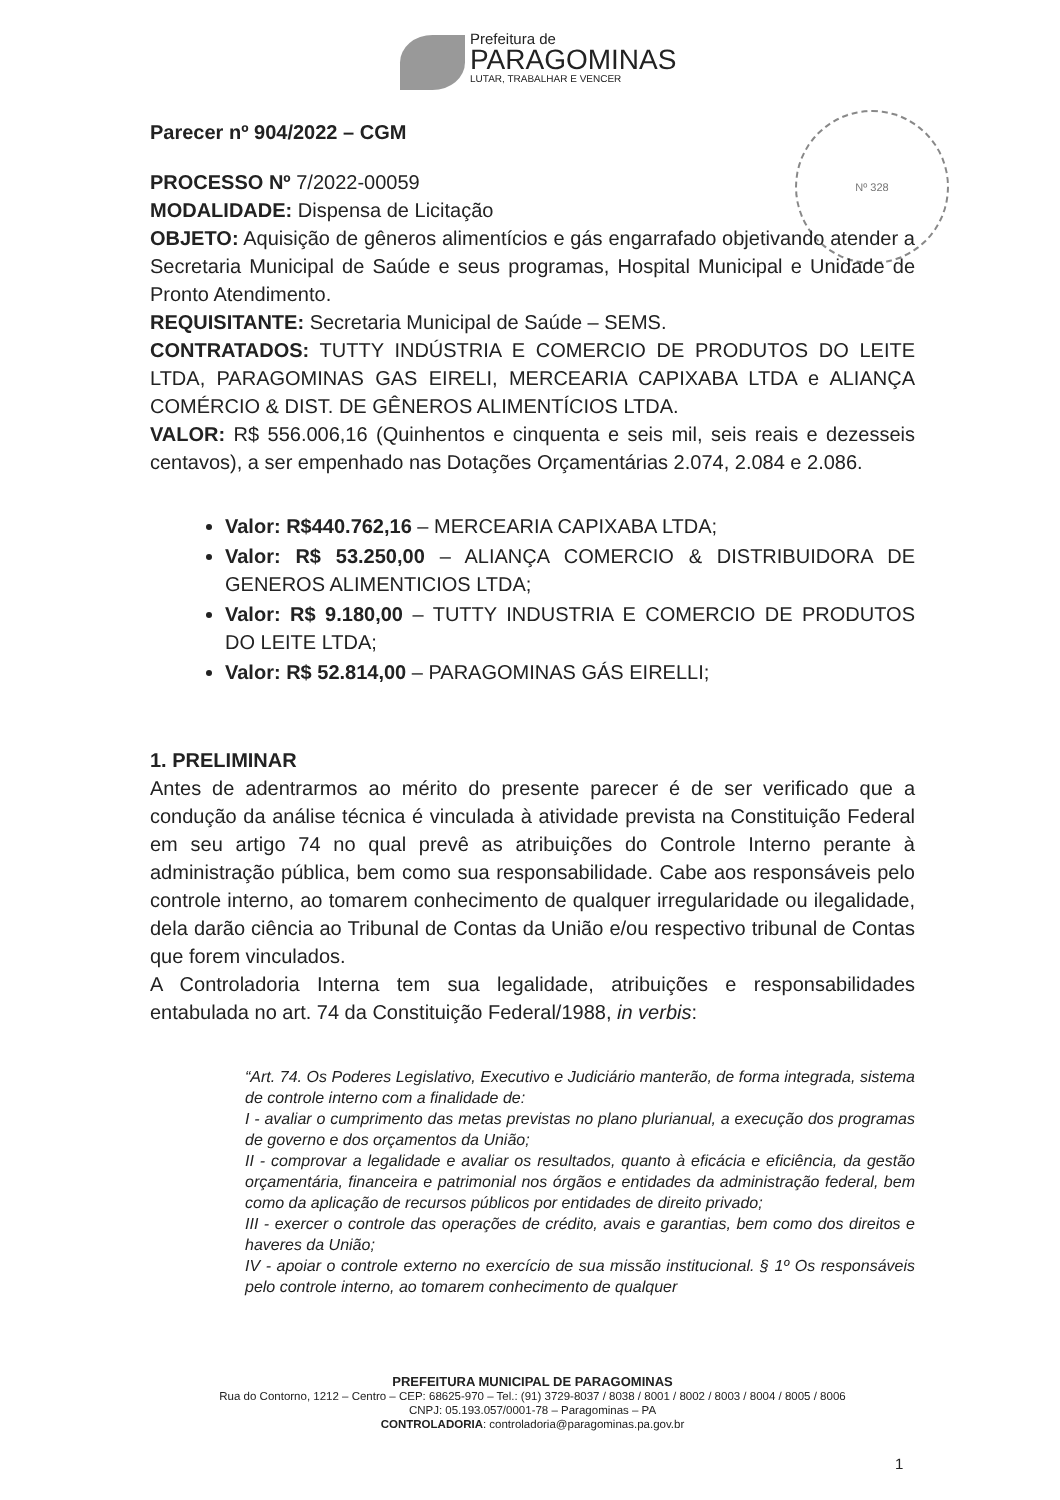Prefeitura de
PARAGOMINAS
LUTAR, TRABALHAR E VENCER
Nº 328
Parecer nº 904/2022 – CGM
PROCESSO Nº 7/2022-00059
MODALIDADE: Dispensa de Licitação
OBJETO: Aquisição de gêneros alimentícios e gás engarrafado objetivando atender a Secretaria Municipal de Saúde e seus programas, Hospital Municipal e Unidade de Pronto Atendimento.
REQUISITANTE: Secretaria Municipal de Saúde – SEMS.
CONTRATADOS: TUTTY INDÚSTRIA E COMERCIO DE PRODUTOS DO LEITE LTDA, PARAGOMINAS GAS EIRELI, MERCEARIA CAPIXABA LTDA e ALIANÇA COMÉRCIO & DIST. DE GÊNEROS ALIMENTÍCIOS LTDA.
VALOR: R$ 556.006,16 (Quinhentos e cinquenta e seis mil, seis reais e dezesseis centavos), a ser empenhado nas Dotações Orçamentárias 2.074, 2.084 e 2.086.
Valor: R$440.762,16 – MERCEARIA CAPIXABA LTDA;
Valor: R$ 53.250,00 – ALIANÇA COMERCIO & DISTRIBUIDORA DE GENEROS ALIMENTICIOS LTDA;
Valor: R$ 9.180,00 – TUTTY INDUSTRIA E COMERCIO DE PRODUTOS DO LEITE LTDA;
Valor: R$ 52.814,00 – PARAGOMINAS GÁS EIRELLI;
1. PRELIMINAR
Antes de adentrarmos ao mérito do presente parecer é de ser verificado que a condução da análise técnica é vinculada à atividade prevista na Constituição Federal em seu artigo 74 no qual prevê as atribuições do Controle Interno perante à administração pública, bem como sua responsabilidade. Cabe aos responsáveis pelo controle interno, ao tomarem conhecimento de qualquer irregularidade ou ilegalidade, dela darão ciência ao Tribunal de Contas da União e/ou respectivo tribunal de Contas que forem vinculados.
A Controladoria Interna tem sua legalidade, atribuições e responsabilidades entabulada no art. 74 da Constituição Federal/1988, in verbis:
“Art. 74. Os Poderes Legislativo, Executivo e Judiciário manterão, de forma integrada, sistema de controle interno com a finalidade de:
I - avaliar o cumprimento das metas previstas no plano plurianual, a execução dos programas de governo e dos orçamentos da União;
II - comprovar a legalidade e avaliar os resultados, quanto à eficácia e eficiência, da gestão orçamentária, financeira e patrimonial nos órgãos e entidades da administração federal, bem como da aplicação de recursos públicos por entidades de direito privado;
III - exercer o controle das operações de crédito, avais e garantias, bem como dos direitos e haveres da União;
IV - apoiar o controle externo no exercício de sua missão institucional. § 1º Os responsáveis pelo controle interno, ao tomarem conhecimento de qualquer
PREFEITURA MUNICIPAL DE PARAGOMINAS
Rua do Contorno, 1212 – Centro – CEP: 68625-970 – Tel.: (91) 3729-8037 / 8038 / 8001 / 8002 / 8003 / 8004 / 8005 / 8006
CNPJ: 05.193.057/0001-78 – Paragominas – PA
CONTROLADORIA: controladoria@paragominas.pa.gov.br
1